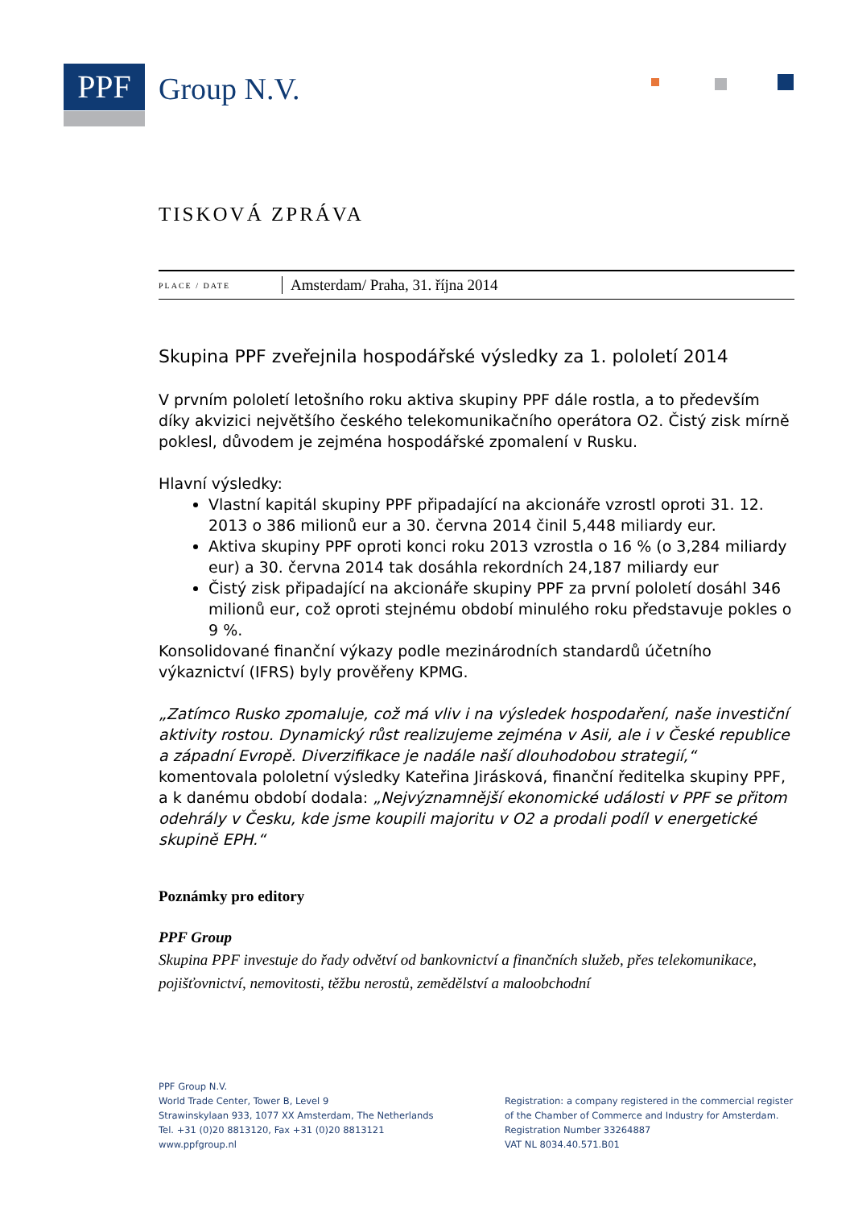PPF Group N.V.
TISKOVÁ ZPRÁVA
PLACE / DATE
Amsterdam/ Praha, 31. října 2014
Skupina PPF zveřejnila hospodářské výsledky za 1. pololetí 2014
V prvním pololetí letošního roku aktiva skupiny PPF dále rostla, a to především díky akvizici největšího českého telekomunikačního operátora O2. Čistý zisk mírně poklesl, důvodem je zejména hospodářské zpomalení v Rusku.
Hlavní výsledky:
Vlastní kapitál skupiny PPF připadající na akcionáře vzrostl oproti 31. 12. 2013 o 386 milionů eur a 30. června 2014 činil 5,448 miliardy eur.
Aktiva skupiny PPF oproti konci roku 2013 vzrostla o 16 % (o 3,284 miliardy eur) a 30. června 2014 tak dosáhla rekordních 24,187 miliardy eur
Čistý zisk připadající na akcionáře skupiny PPF za první pololetí dosáhl 346 milionů eur, což oproti stejnému období minulého roku představuje pokles o 9 %.
Konsolidované finanční výkazy podle mezinárodních standardů účetního výkaznictví (IFRS) byly prověřeny KPMG.
„Zatímco Rusko zpomaluje, což má vliv i na výsledek hospodaření, naše investiční aktivity rostou. Dynamický růst realizujeme zejména v Asii, ale i v České republice a západní Evropě. Diverzifikace je nadále naší dlouhodobou strategií,“ komentovala pololetní výsledky Kateřina Jirásková, finanční ředitelka skupiny PPF, a k danému období dodala: „Nejvýznamnější ekonomické události v PPF se přitom odehrály v Česku, kde jsme koupili majoritu v O2 a prodali podíl v energetické skupině EPH.“
Poznámky pro editory
PPF Group
Skupina PPF investuje do řady odvětví od bankovnictví a finančních služeb, přes telekomunikace, pojišťovnictví, nemovitosti, těžbu nerostů, zemědělství a maloobchodní
PPF Group N.V.
World Trade Center, Tower B, Level 9
Strawinskylaan 933, 1077 XX Amsterdam, The Netherlands
Tel. +31 (0)20 8813120, Fax +31 (0)20 8813121
www.ppfgroup.nl
Registration: a company registered in the commercial register of the Chamber of Commerce and Industry for Amsterdam.
Registration Number 33264887
VAT NL 8034.40.571.B01